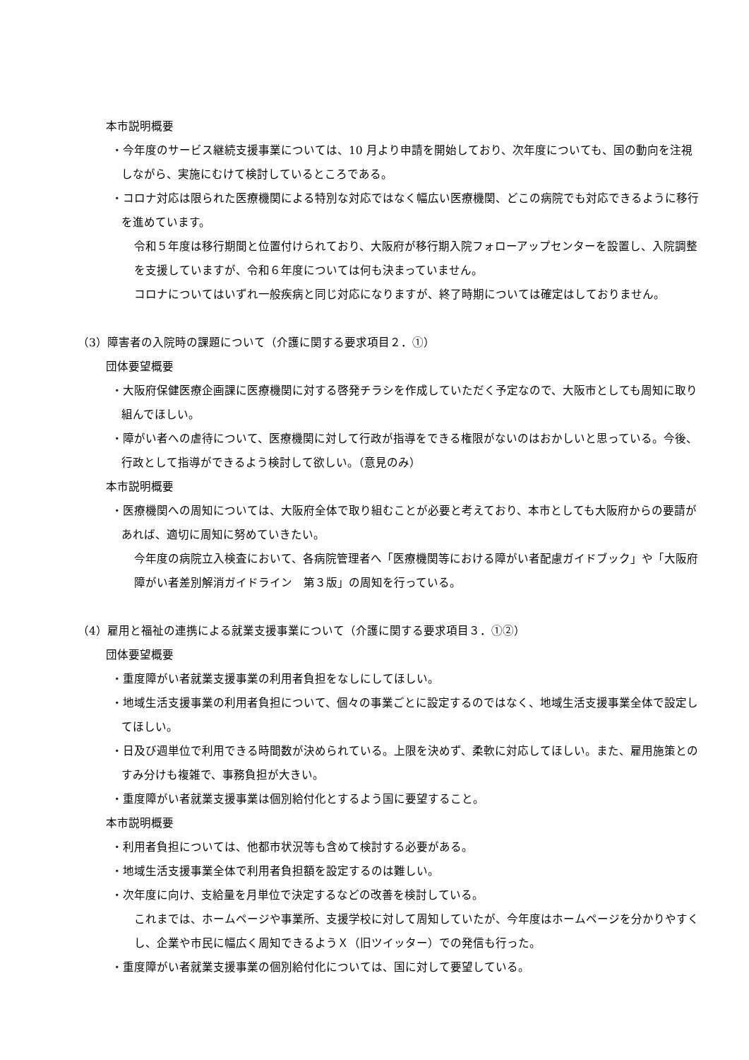本市説明概要
・今年度のサービス継続支援事業については、10 月より申請を開始しており、次年度についても、国の動向を注視しながら、実施にむけて検討しているところである。
・コロナ対応は限られた医療機関による特別な対応ではなく幅広い医療機関、どこの病院でも対応できるように移行を進めています。
令和５年度は移行期間と位置付けられており、大阪府が移行期入院フォローアップセンターを設置し、入院調整を支援していますが、令和６年度については何も決まっていません。
コロナについてはいずれ一般疾病と同じ対応になりますが、終了時期については確定はしておりません。
（3）障害者の入院時の課題について（介護に関する要求項目２．①）
団体要望概要
・大阪府保健医療企画課に医療機関に対する啓発チラシを作成していただく予定なので、大阪市としても周知に取り組んでほしい。
・障がい者への虐待について、医療機関に対して行政が指導をできる権限がないのはおかしいと思っている。今後、行政として指導ができるよう検討して欲しい。（意見のみ）
本市説明概要
・医療機関への周知については、大阪府全体で取り組むことが必要と考えており、本市としても大阪府からの要請があれば、適切に周知に努めていきたい。
今年度の病院立入検査において、各病院管理者へ「医療機関等における障がい者配慮ガイドブック」や「大阪府障がい者差別解消ガイドライン　第３版」の周知を行っている。
（4）雇用と福祉の連携による就業支援事業について（介護に関する要求項目３．①②）
団体要望概要
・重度障がい者就業支援事業の利用者負担をなしにしてほしい。
・地域生活支援事業の利用者負担について、個々の事業ごとに設定するのではなく、地域生活支援事業全体で設定してほしい。
・日及び週単位で利用できる時間数が決められている。上限を決めず、柔軟に対応してほしい。また、雇用施策とのすみ分けも複雑で、事務負担が大きい。
・重度障がい者就業支援事業は個別給付化とするよう国に要望すること。
本市説明概要
・利用者負担については、他都市状況等も含めて検討する必要がある。
・地域生活支援事業全体で利用者負担額を設定するのは難しい。
・次年度に向け、支給量を月単位で決定するなどの改善を検討している。
これまでは、ホームページや事業所、支援学校に対して周知していたが、今年度はホームページを分かりやすくし、企業や市民に幅広く周知できるようＸ（旧ツイッター）での発信も行った。
・重度障がい者就業支援事業の個別給付化については、国に対して要望している。